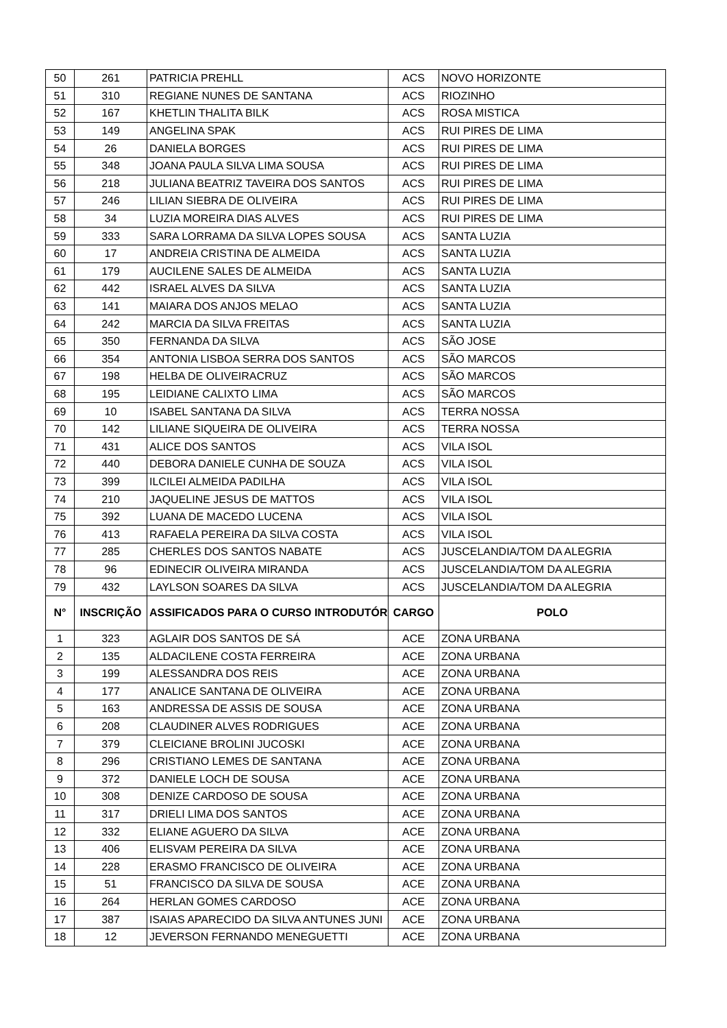| 50 | 261 | PATRICIA PREHLL | ACS | NOVO HORIZONTE |
| 51 | 310 | REGIANE NUNES DE SANTANA | ACS | RIOZINHO |
| 52 | 167 | KHETLIN THALITA BILK | ACS | ROSA MISTICA |
| 53 | 149 | ANGELINA SPAK | ACS | RUI PIRES DE LIMA |
| 54 | 26 | DANIELA BORGES | ACS | RUI PIRES DE LIMA |
| 55 | 348 | JOANA PAULA SILVA LIMA SOUSA | ACS | RUI PIRES DE LIMA |
| 56 | 218 | JULIANA BEATRIZ TAVEIRA DOS SANTOS | ACS | RUI PIRES DE LIMA |
| 57 | 246 | LILIAN SIEBRA DE OLIVEIRA | ACS | RUI PIRES DE LIMA |
| 58 | 34 | LUZIA MOREIRA DIAS ALVES | ACS | RUI PIRES DE LIMA |
| 59 | 333 | SARA LORRAMA DA SILVA LOPES SOUSA | ACS | SANTA LUZIA |
| 60 | 17 | ANDREIA CRISTINA DE ALMEIDA | ACS | SANTA LUZIA |
| 61 | 179 | AUCILENE SALES DE ALMEIDA | ACS | SANTA LUZIA |
| 62 | 442 | ISRAEL ALVES DA SILVA | ACS | SANTA LUZIA |
| 63 | 141 | MAIARA DOS ANJOS MELAO | ACS | SANTA LUZIA |
| 64 | 242 | MARCIA DA SILVA FREITAS | ACS | SANTA LUZIA |
| 65 | 350 | FERNANDA DA SILVA | ACS | SÃO JOSE |
| 66 | 354 | ANTONIA LISBOA SERRA DOS SANTOS | ACS | SÃO MARCOS |
| 67 | 198 | HELBA DE OLIVEIRACRUZ | ACS | SÃO MARCOS |
| 68 | 195 | LEIDIANE CALIXTO LIMA | ACS | SÃO MARCOS |
| 69 | 10 | ISABEL SANTANA DA SILVA | ACS | TERRA NOSSA |
| 70 | 142 | LILIANE SIQUEIRA DE OLIVEIRA | ACS | TERRA NOSSA |
| 71 | 431 | ALICE DOS SANTOS | ACS | VILA ISOL |
| 72 | 440 | DEBORA DANIELE CUNHA DE SOUZA | ACS | VILA ISOL |
| 73 | 399 | ILCILEI ALMEIDA PADILHA | ACS | VILA ISOL |
| 74 | 210 | JAQUELINE JESUS DE MATTOS | ACS | VILA ISOL |
| 75 | 392 | LUANA DE MACEDO LUCENA | ACS | VILA ISOL |
| 76 | 413 | RAFAELA PEREIRA DA SILVA COSTA | ACS | VILA ISOL |
| 77 | 285 | CHERLES DOS SANTOS NABATE | ACS | JUSCELANDIA/TOM DA ALEGRIA |
| 78 | 96 | EDINECIR OLIVEIRA MIRANDA | ACS | JUSCELANDIA/TOM DA ALEGRIA |
| 79 | 432 | LAYLSON SOARES DA SILVA | ACS | JUSCELANDIA/TOM DA ALEGRIA |
| N° | INSCRIÇÃO | ASSIFICADOS PARA O CURSO INTRODUTÓR | CARGO | POLO |
| 1 | 323 | AGLAIR DOS SANTOS DE SÁ | ACE | ZONA URBANA |
| 2 | 135 | ALDACILENE COSTA FERREIRA | ACE | ZONA URBANA |
| 3 | 199 | ALESSANDRA DOS REIS | ACE | ZONA URBANA |
| 4 | 177 | ANALICE SANTANA DE OLIVEIRA | ACE | ZONA URBANA |
| 5 | 163 | ANDRESSA DE ASSIS DE SOUSA | ACE | ZONA URBANA |
| 6 | 208 | CLAUDINER ALVES RODRIGUES | ACE | ZONA URBANA |
| 7 | 379 | CLEICIANE BROLINI JUCOSKI | ACE | ZONA URBANA |
| 8 | 296 | CRISTIANO LEMES DE SANTANA | ACE | ZONA URBANA |
| 9 | 372 | DANIELE LOCH DE SOUSA | ACE | ZONA URBANA |
| 10 | 308 | DENIZE CARDOSO DE SOUSA | ACE | ZONA URBANA |
| 11 | 317 | DRIELI LIMA DOS SANTOS | ACE | ZONA URBANA |
| 12 | 332 | ELIANE AGUERO DA SILVA | ACE | ZONA URBANA |
| 13 | 406 | ELISVAM PEREIRA DA SILVA | ACE | ZONA URBANA |
| 14 | 228 | ERASMO FRANCISCO DE OLIVEIRA | ACE | ZONA URBANA |
| 15 | 51 | FRANCISCO DA SILVA DE SOUSA | ACE | ZONA URBANA |
| 16 | 264 | HERLAN GOMES CARDOSO | ACE | ZONA URBANA |
| 17 | 387 | ISAIAS APARECIDO DA SILVA ANTUNES JUNI | ACE | ZONA URBANA |
| 18 | 12 | JEVERSON FERNANDO MENEGUETTI | ACE | ZONA URBANA |